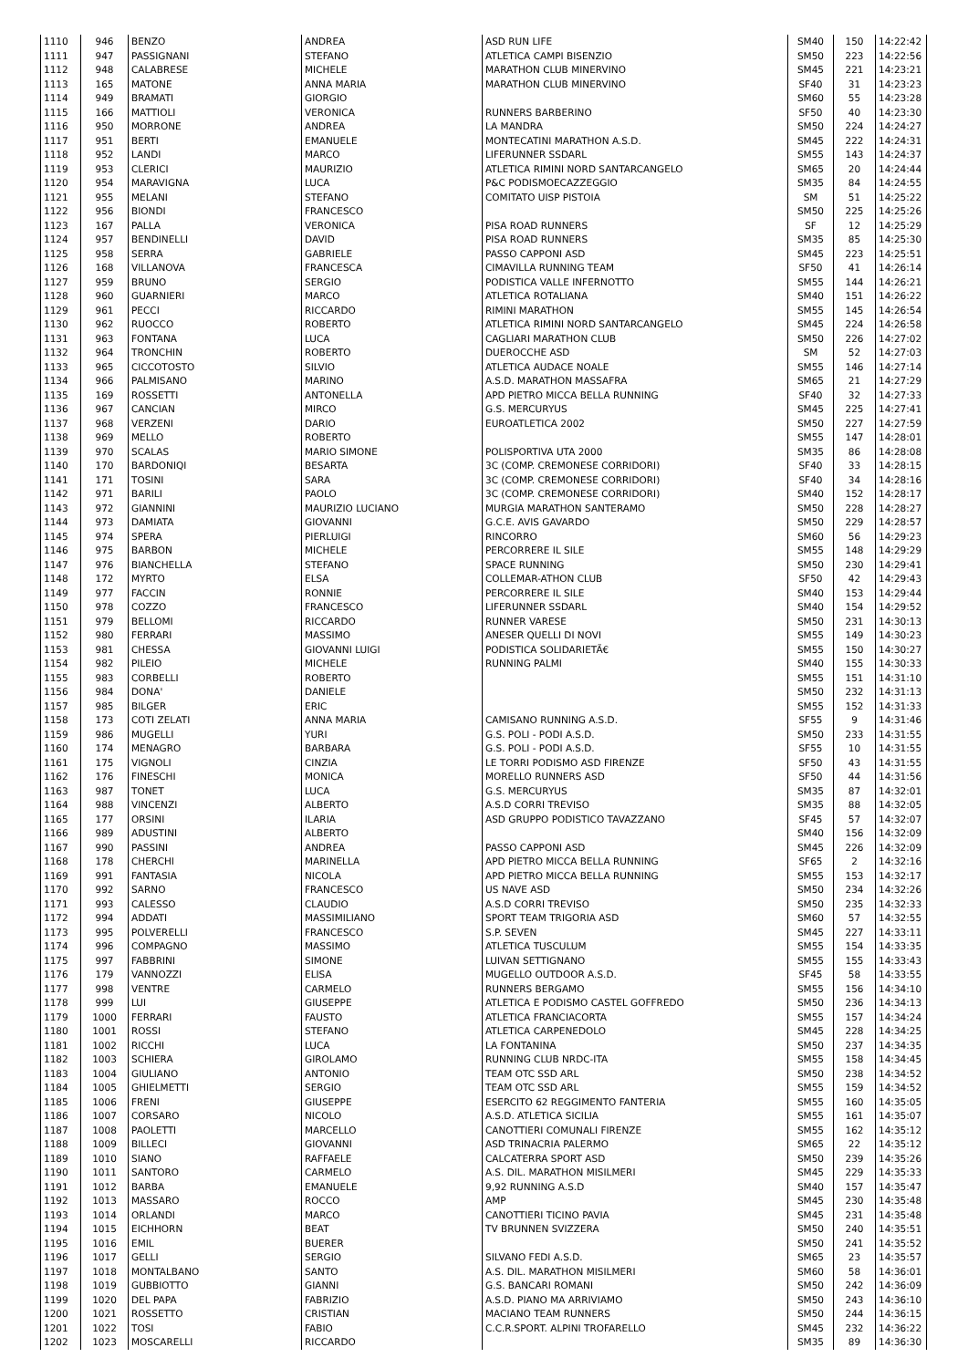| 1110 | 946 | BENZO | ANDREA | ASD RUN LIFE | SM40 | 150 | 14:22:42 |
| 1111 | 947 | PASSIGNANI | STEFANO | ATLETICA CAMPI BISENZIO | SM50 | 223 | 14:22:56 |
| 1112 | 948 | CALABRESE | MICHELE | MARATHON CLUB MINERVINO | SM45 | 221 | 14:23:21 |
| 1113 | 165 | MATONE | ANNA MARIA | MARATHON CLUB MINERVINO | SF40 | 31 | 14:23:23 |
| 1114 | 949 | BRAMATI | GIORGIO | | SM60 | 55 | 14:23:28 |
| 1115 | 166 | MATTIOLI | VERONICA | RUNNERS BARBERINO | SF50 | 40 | 14:23:30 |
| 1116 | 950 | MORRONE | ANDREA | LA MANDRA | SM50 | 224 | 14:24:27 |
| 1117 | 951 | BERTI | EMANUELE | MONTECATINI MARATHON A.S.D. | SM45 | 222 | 14:24:31 |
| 1118 | 952 | LANDI | MARCO | LIFERUNNER SSDARL | SM55 | 143 | 14:24:37 |
| 1119 | 953 | CLERICI | MAURIZIO | ATLETICA RIMINI NORD SANTARCANGELO | SM65 | 20 | 14:24:44 |
| 1120 | 954 | MARAVIGNA | LUCA | P&C PODISMOECAZZEGGIO | SM35 | 84 | 14:24:55 |
| 1121 | 955 | MELANI | STEFANO | COMITATO UISP PISTOIA | SM | 51 | 14:25:22 |
| 1122 | 956 | BIONDI | FRANCESCO | | SM50 | 225 | 14:25:26 |
| 1123 | 167 | PALLA | VERONICA | PISA ROAD RUNNERS | SF | 12 | 14:25:29 |
| 1124 | 957 | BENDINELLI | DAVID | PISA ROAD RUNNERS | SM35 | 85 | 14:25:30 |
| 1125 | 958 | SERRA | GABRIELE | PASSO CAPPONI ASD | SM45 | 223 | 14:25:51 |
| 1126 | 168 | VILLANOVA | FRANCESCA | CIMAVILLA RUNNING TEAM | SF50 | 41 | 14:26:14 |
| 1127 | 959 | BRUNO | SERGIO | PODISTICA VALLE INFERNOTTO | SM55 | 144 | 14:26:21 |
| 1128 | 960 | GUARNIERI | MARCO | ATLETICA ROTALIANA | SM40 | 151 | 14:26:22 |
| 1129 | 961 | PECCI | RICCARDO | RIMINI MARATHON | SM55 | 145 | 14:26:54 |
| 1130 | 962 | RUOCCO | ROBERTO | ATLETICA RIMINI NORD SANTARCANGELO | SM45 | 224 | 14:26:58 |
| 1131 | 963 | FONTANA | LUCA | CAGLIARI MARATHON CLUB | SM50 | 226 | 14:27:02 |
| 1132 | 964 | TRONCHIN | ROBERTO | DUEROCCHE ASD | SM | 52 | 14:27:03 |
| 1133 | 965 | CICCOTOSTO | SILVIO | ATLETICA AUDACE NOALE | SM55 | 146 | 14:27:14 |
| 1134 | 966 | PALMISANO | MARINO | A.S.D. MARATHON MASSAFRA | SM65 | 21 | 14:27:29 |
| 1135 | 169 | ROSSETTI | ANTONELLA | APD PIETRO MICCA BELLA RUNNING | SF40 | 32 | 14:27:33 |
| 1136 | 967 | CANCIAN | MIRCO | G.S. MERCURYUS | SM45 | 225 | 14:27:41 |
| 1137 | 968 | VERZENI | DARIO | EUROATLETICA 2002 | SM50 | 227 | 14:27:59 |
| 1138 | 969 | MELLO | ROBERTO | | SM55 | 147 | 14:28:01 |
| 1139 | 970 | SCALAS | MARIO SIMONE | POLISPORTIVA UTA 2000 | SM35 | 86 | 14:28:08 |
| 1140 | 170 | BARDONIQI | BESARTA | 3C (COMP. CREMONESE CORRIDORI) | SF40 | 33 | 14:28:15 |
| 1141 | 171 | TOSINI | SARA | 3C (COMP. CREMONESE CORRIDORI) | SF40 | 34 | 14:28:16 |
| 1142 | 971 | BARILI | PAOLO | 3C (COMP. CREMONESE CORRIDORI) | SM40 | 152 | 14:28:17 |
| 1143 | 972 | GIANNINI | MAURIZIO LUCIANO | MURGIA MARATHON SANTERAMO | SM50 | 228 | 14:28:27 |
| 1144 | 973 | DAMIATA | GIOVANNI | G.C.E. AVIS GAVARDO | SM50 | 229 | 14:28:57 |
| 1145 | 974 | SPERA | PIERLUIGI | RINCORRO | SM60 | 56 | 14:29:23 |
| 1146 | 975 | BARBON | MICHELE | PERCORRERE IL SILE | SM55 | 148 | 14:29:29 |
| 1147 | 976 | BIANCHELLA | STEFANO | SPACE RUNNING | SM50 | 230 | 14:29:41 |
| 1148 | 172 | MYRTO | ELSA | COLLEMAR-ATHON CLUB | SF50 | 42 | 14:29:43 |
| 1149 | 977 | FACCIN | RONNIE | PERCORRERE IL SILE | SM40 | 153 | 14:29:44 |
| 1150 | 978 | COZZO | FRANCESCO | LIFERUNNER SSDARL | SM40 | 154 | 14:29:52 |
| 1151 | 979 | BELLOMI | RICCARDO | RUNNER VARESE | SM50 | 231 | 14:30:13 |
| 1152 | 980 | FERRARI | MASSIMO | ANESER QUELLI DI NOVI | SM55 | 149 | 14:30:23 |
| 1153 | 981 | CHESSA | GIOVANNI LUIGI | PODISTICA SOLIDARIETÃ€ | SM55 | 150 | 14:30:27 |
| 1154 | 982 | PILEIO | MICHELE | RUNNING PALMI | SM40 | 155 | 14:30:33 |
| 1155 | 983 | CORBELLI | ROBERTO | | SM55 | 151 | 14:31:10 |
| 1156 | 984 | DONA' | DANIELE | | SM50 | 232 | 14:31:13 |
| 1157 | 985 | BILGER | ERIC | | SM55 | 152 | 14:31:33 |
| 1158 | 173 | COTI ZELATI | ANNA MARIA | CAMISANO RUNNING A.S.D. | SF55 | 9 | 14:31:46 |
| 1159 | 986 | MUGELLI | YURI | G.S. POLI - PODI A.S.D. | SM50 | 233 | 14:31:55 |
| 1160 | 174 | MENAGRO | BARBARA | G.S. POLI - PODI A.S.D. | SF55 | 10 | 14:31:55 |
| 1161 | 175 | VIGNOLI | CINZIA | LE TORRI PODISMO ASD FIRENZE | SF50 | 43 | 14:31:55 |
| 1162 | 176 | FINESCHI | MONICA | MORELLO RUNNERS ASD | SF50 | 44 | 14:31:56 |
| 1163 | 987 | TONET | LUCA | G.S. MERCURYUS | SM35 | 87 | 14:32:01 |
| 1164 | 988 | VINCENZI | ALBERTO | A.S.D CORRI TREVISO | SM35 | 88 | 14:32:05 |
| 1165 | 177 | ORSINI | ILARIA | ASD GRUPPO PODISTICO TAVAZZANO | SF45 | 57 | 14:32:07 |
| 1166 | 989 | ADUSTINI | ALBERTO | | SM40 | 156 | 14:32:09 |
| 1167 | 990 | PASSINI | ANDREA | PASSO CAPPONI ASD | SM45 | 226 | 14:32:09 |
| 1168 | 178 | CHERCHI | MARINELLA | APD PIETRO MICCA BELLA RUNNING | SF65 | 2 | 14:32:16 |
| 1169 | 991 | FANTASIA | NICOLA | APD PIETRO MICCA BELLA RUNNING | SM55 | 153 | 14:32:17 |
| 1170 | 992 | SARNO | FRANCESCO | US NAVE ASD | SM50 | 234 | 14:32:26 |
| 1171 | 993 | CALESSO | CLAUDIO | A.S.D CORRI TREVISO | SM50 | 235 | 14:32:33 |
| 1172 | 994 | ADDATI | MASSIMILIANO | SPORT TEAM TRIGORIA ASD | SM60 | 57 | 14:32:55 |
| 1173 | 995 | POLVERELLI | FRANCESCO | S.P. SEVEN | SM45 | 227 | 14:33:11 |
| 1174 | 996 | COMPAGNO | MASSIMO | ATLETICA TUSCULUM | SM55 | 154 | 14:33:35 |
| 1175 | 997 | FABBRINI | SIMONE | LUIVAN SETTIGNANO | SM55 | 155 | 14:33:43 |
| 1176 | 179 | VANNOZZI | ELISA | MUGELLO OUTDOOR A.S.D. | SF45 | 58 | 14:33:55 |
| 1177 | 998 | VENTRE | CARMELO | RUNNERS BERGAMO | SM55 | 156 | 14:34:10 |
| 1178 | 999 | LUI | GIUSEPPE | ATLETICA E PODISMO CASTEL GOFFREDO | SM50 | 236 | 14:34:13 |
| 1179 | 1000 | FERRARI | FAUSTO | ATLETICA FRANCIACORTA | SM55 | 157 | 14:34:24 |
| 1180 | 1001 | ROSSI | STEFANO | ATLETICA CARPENEDOLO | SM45 | 228 | 14:34:25 |
| 1181 | 1002 | RICCHI | LUCA | LA FONTANINA | SM50 | 237 | 14:34:35 |
| 1182 | 1003 | SCHIERA | GIROLAMO | RUNNING CLUB NRDC-ITA | SM55 | 158 | 14:34:45 |
| 1183 | 1004 | GIULIANO | ANTONIO | TEAM OTC SSD ARL | SM50 | 238 | 14:34:52 |
| 1184 | 1005 | GHIELMETTI | SERGIO | TEAM OTC SSD ARL | SM55 | 159 | 14:34:52 |
| 1185 | 1006 | FRENI | GIUSEPPE | ESERCITO 62 REGGIMENTO FANTERIA | SM55 | 160 | 14:35:05 |
| 1186 | 1007 | CORSARO | NICOLO | A.S.D. ATLETICA SICILIA | SM55 | 161 | 14:35:07 |
| 1187 | 1008 | PAOLETTI | MARCELLO | CANOTTIERI COMUNALI FIRENZE | SM55 | 162 | 14:35:12 |
| 1188 | 1009 | BILLECI | GIOVANNI | ASD TRINACRIA PALERMO | SM65 | 22 | 14:35:12 |
| 1189 | 1010 | SIANO | RAFFAELE | CALCATERRA SPORT ASD | SM50 | 239 | 14:35:26 |
| 1190 | 1011 | SANTORO | CARMELO | A.S. DIL. MARATHON MISILMERI | SM45 | 229 | 14:35:33 |
| 1191 | 1012 | BARBA | EMANUELE | 9,92 RUNNING A.S.D | SM40 | 157 | 14:35:47 |
| 1192 | 1013 | MASSARO | ROCCO | AMP | SM45 | 230 | 14:35:48 |
| 1193 | 1014 | ORLANDI | MARCO | CANOTTIERI TICINO PAVIA | SM45 | 231 | 14:35:48 |
| 1194 | 1015 | EICHHORN | BEAT | TV BRUNNEN SVIZZERA | SM50 | 240 | 14:35:51 |
| 1195 | 1016 | EMIL | BUERER | | SM50 | 241 | 14:35:52 |
| 1196 | 1017 | GELLI | SERGIO | SILVANO FEDI A.S.D. | SM65 | 23 | 14:35:57 |
| 1197 | 1018 | MONTALBANO | SANTO | A.S. DIL. MARATHON MISILMERI | SM60 | 58 | 14:36:01 |
| 1198 | 1019 | GUBBIOTTO | GIANNI | G.S. BANCARI ROMANI | SM50 | 242 | 14:36:09 |
| 1199 | 1020 | DEL PAPA | FABRIZIO | A.S.D. PIANO MA ARRIVIAMO | SM50 | 243 | 14:36:10 |
| 1200 | 1021 | ROSSETTO | CRISTIAN | MACIANO TEAM RUNNERS | SM50 | 244 | 14:36:15 |
| 1201 | 1022 | TOSI | FABIO | C.C.R.SPORT. ALPINI TROFARELLO | SM45 | 232 | 14:36:22 |
| 1202 | 1023 | MOSCARELLI | RICCARDO | | SM35 | 89 | 14:36:30 |